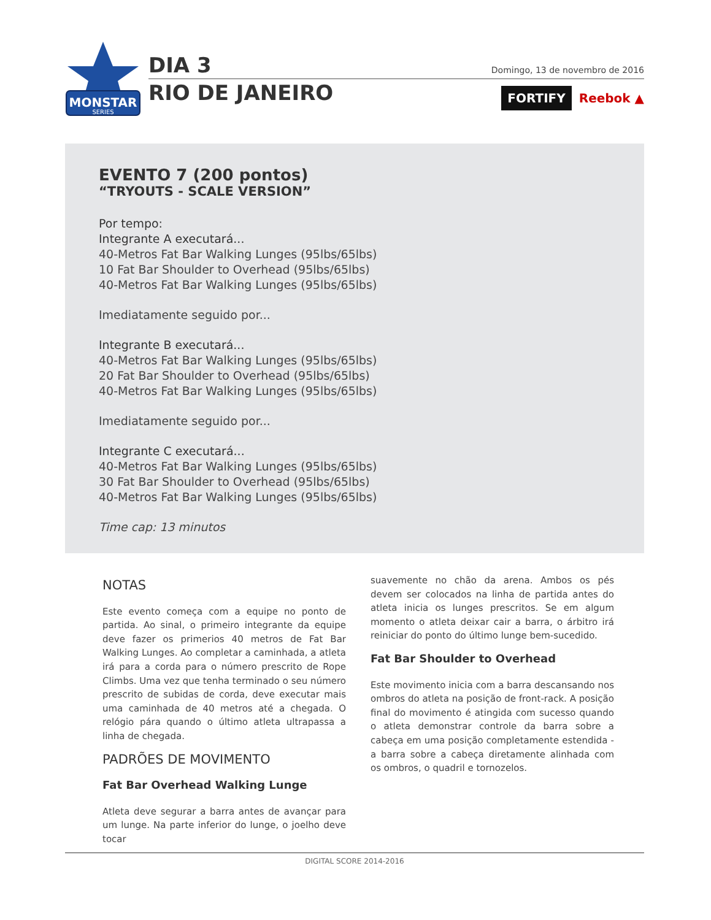MONSTAR
SERIES
DIA 3
RIO DE JANEIRO
Domingo, 13 de novembro de 2016
FORTIFY Reebok ▲
EVENTO 7 (200 pontos)
“TRYOUTS - SCALE VERSION”
Por tempo:
Integrante A executará...
40-Metros Fat Bar Walking Lunges (95lbs/65lbs)
10 Fat Bar Shoulder to Overhead (95lbs/65lbs)
40-Metros Fat Bar Walking Lunges (95lbs/65lbs)
Imediatamente seguido por...
Integrante B executará...
40-Metros Fat Bar Walking Lunges (95lbs/65lbs)
20 Fat Bar Shoulder to Overhead (95lbs/65lbs)
40-Metros Fat Bar Walking Lunges (95lbs/65lbs)
Imediatamente seguido por...
Integrante C executará...
40-Metros Fat Bar Walking Lunges (95lbs/65lbs)
30 Fat Bar Shoulder to Overhead (95lbs/65lbs)
40-Metros Fat Bar Walking Lunges (95lbs/65lbs)
Time cap: 13 minutos
NOTAS
Este evento começa com a equipe no ponto de partida. Ao sinal, o primeiro integrante da equipe deve fazer os primerios 40 metros de Fat Bar Walking Lunges. Ao completar a caminhada, a atleta irá para a corda para o número prescrito de Rope Climbs. Uma vez que tenha terminado o seu número prescrito de subidas de corda, deve executar mais uma caminhada de 40 metros até a chegada. O relógio pára quando o último atleta ultrapassa a linha de chegada.
PADRÕES DE MOVIMENTO
Fat Bar Overhead Walking Lunge
Atleta deve segurar a barra antes de avançar para um lunge. Na parte inferior do lunge, o joelho deve tocar
suavemente no chão da arena. Ambos os pés devem ser colocados na linha de partida antes do atleta inicia os lunges prescritos. Se em algum momento o atleta deixar cair a barra, o árbitro irá reiniciar do ponto do último lunge bem-sucedido.
Fat Bar Shoulder to Overhead
Este movimento inicia com a barra descansando nos ombros do atleta na posição de front-rack. A posição final do movimento é atingida com sucesso quando o atleta demonstrar controle da barra sobre a cabeça em uma posição completamente estendida - a barra sobre a cabeça diretamente alinhada com os ombros, o quadril e tornozelos.
DIGITAL SCORE 2014-2016